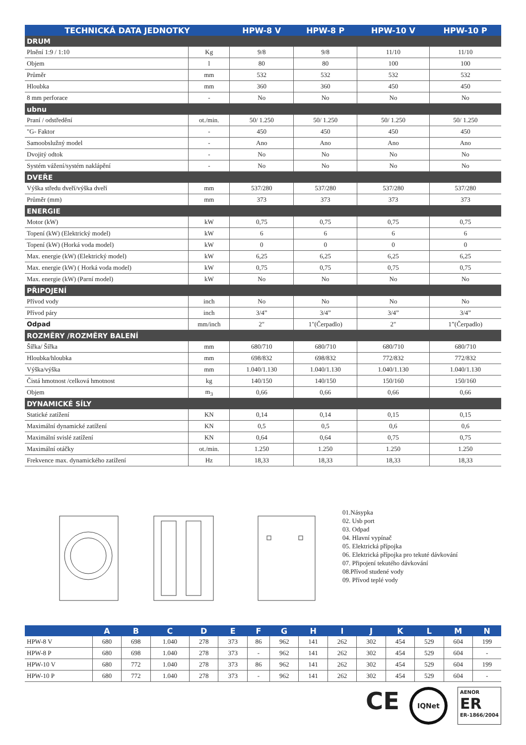| TECHNICKÁ DATA JEDNOTKY | | HPW-8 V | HPW-8 P | HPW-10 V | HPW-10 P |
| --- | --- | --- | --- | --- | --- |
| DRUM | | | | | |
| Plnění 1:9 / 1:10 | Kg | 9/8 | 9/8 | 11/10 | 11/10 |
| Objem | l | 80 | 80 | 100 | 100 |
| Průměr | mm | 532 | 532 | 532 | 532 |
| Hloubka | mm | 360 | 360 | 450 | 450 |
| 8 mm perforace | - | No | No | No | No |
| ubnu | | | | | |
| Praní / odstředění | ot./min. | 50/ 1.250 | 50/ 1.250 | 50/ 1.250 | 50/ 1.250 |
| "G- Faktor | - | 450 | 450 | 450 | 450 |
| Samoobslužný model | - | Ano | Ano | Ano | Ano |
| Dvojitý odtok | - | No | No | No | No |
| Systém vážení/systém naklápění | - | No | No | No | No |
| DVEŘE | | | | | |
| Výška středu dveří/výška dveří | mm | 537/280 | 537/280 | 537/280 | 537/280 |
| Průměr (mm) | mm | 373 | 373 | 373 | 373 |
| ENERGIE | | | | | |
| Motor (kW) | kW | 0,75 | 0,75 | 0,75 | 0,75 |
| Topení (kW) (Elektrický model) | kW | 6 | 6 | 6 | 6 |
| Topení (kW) (Horká voda model) | kW | 0 | 0 | 0 | 0 |
| Max. energie (kW) (Elektrický model) | kW | 6,25 | 6,25 | 6,25 | 6,25 |
| Max. energie (kW) ( Horká voda model) | kW | 0,75 | 0,75 | 0,75 | 0,75 |
| Max. energie (kW) (Parní model) | kW | No | No | No | No |
| PŘIPOJENÍ | | | | | |
| Přívod vody | inch | No | No | No | No |
| Přívod páry | inch | 3/4” | 3/4” | 3/4” | 3/4” |
| Odpad | mm/inch | 2" | 1"(Čerpadlo) | 2" | 1”(Čerpadlo) |
| ROZMĚRY /ROZMĚRY BALENÍ | | | | | |
| Šířka/ Šířka | mm | 680/710 | 680/710 | 680/710 | 680/710 |
| Hloubka/hloubka | mm | 698/832 | 698/832 | 772/832 | 772/832 |
| Výška/výška | mm | 1.040/1.130 | 1.040/1.130 | 1.040/1.130 | 1.040/1.130 |
| Čistá hmotnost /celková hmotnost | kg | 140/150 | 140/150 | 150/160 | 150/160 |
| Objem | m<sub>3</sub> | 0,66 | 0,66 | 0,66 | 0,66 |
| DYNAMICKÉ SÍLY | | | | | |
| Statické zatížení | KN | 0,14 | 0,14 | 0,15 | 0,15 |
| Maximální dynamické zatížení | KN | 0,5 | 0,5 | 0,6 | 0,6 |
| Maximální svislé zatížení | KN | 0,64 | 0,64 | 0,75 | 0,75 |
| Maximální otáčky | ot./min. | 1.250 | 1.250 | 1.250 | 1.250 |
| Frekvence max. dynamického zatížení | Hz | 18,33 | 18,33 | 18,33 | 18,33 |
01.Násypka
02. Usb port
03. Odpad
04. Hlavní vypínač
05. Elektrická přípojka
06. Elektrická přípojka pro tekuté dávkování
07. Připojení tekutého dávkování
08.Přívod studené vody
09. Přívod teplé vody
| | A | B | C | D | E | F | G | H | I | J | K | L | M | N |
| --- | --- | --- | --- | --- | --- | --- | --- | --- | --- | --- | --- | --- | --- | --- |
| HPW-8 V | 680 | 698 | 1.040 | 278 | 373 | 86 | 962 | 141 | 262 | 302 | 454 | 529 | 604 | 199 |
| HPW-8 P | 680 | 698 | 1.040 | 278 | 373 | - | 962 | 141 | 262 | 302 | 454 | 529 | 604 | - |
| HPW-10 V | 680 | 772 | 1.040 | 278 | 373 | 86 | 962 | 141 | 262 | 302 | 454 | 529 | 604 | 199 |
| HPW-10 P | 680 | 772 | 1.040 | 278 | 373 | - | 962 | 141 | 262 | 302 | 454 | 529 | 604 | - |
CE IQNet AENOR
ER
ER-1866/2004